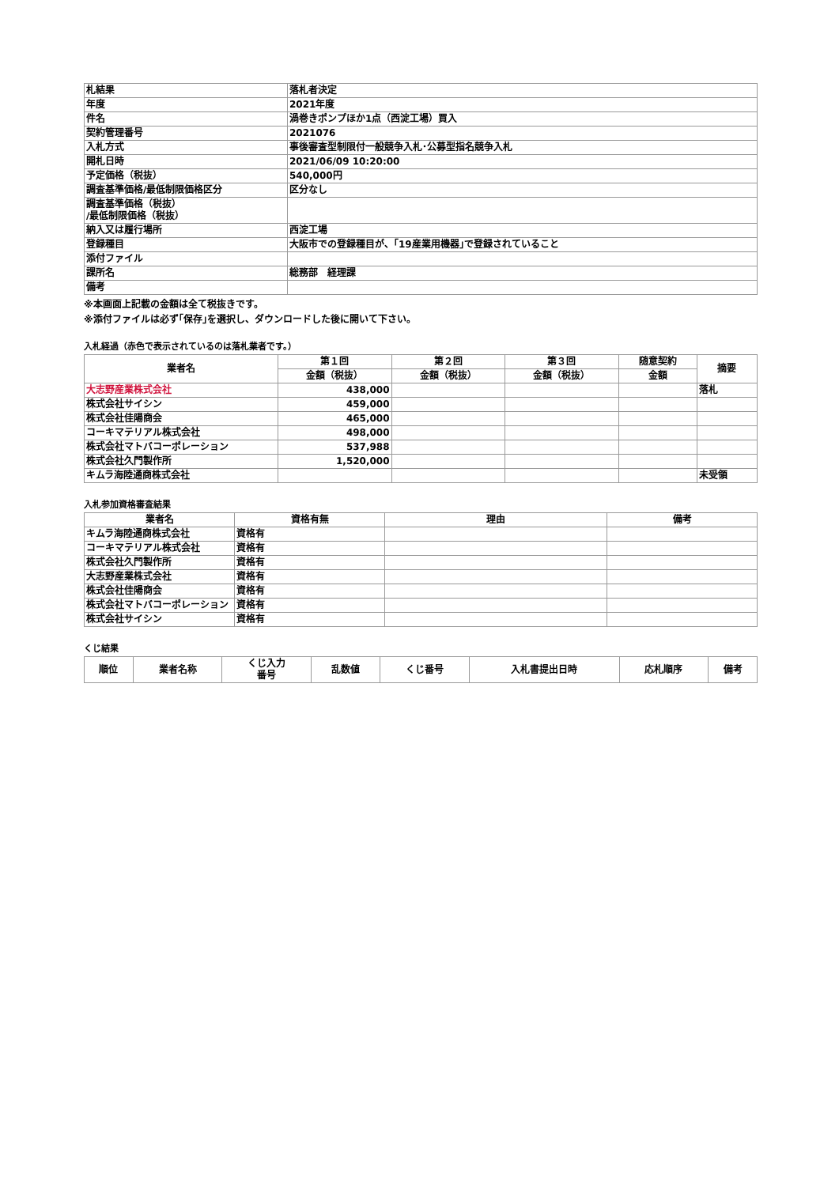| 札結果 | 落札者決定 |
| 年度 | 2021年度 |
| 件名 | 渦巻きポンプほか1点（西淀工場）買入 |
| 契約管理番号 | 2021076 |
| 入札方式 | 事後審査型制限付一般競争入札･公募型指名競争入札 |
| 開札日時 | 2021/06/09 10:20:00 |
| 予定価格（税抜） | 540,000円 |
| 調査基準価格/最低制限価格区分 | 区分なし |
| 調査基準価格（税抜） /最低制限価格（税抜） | |
| 納入又は履行場所 | 西淀工場 |
| 登録種目 | 大阪市での登録種目が、｢19産業用機器｣で登録されていること |
| 添付ファイル | |
| 課所名 | 総務部 経理課 |
| 備考 | |
※本画面上記載の金額は全て税抜きです。
※添付ファイルは必ず｢保存｣を選択し、ダウンロードした後に開いて下さい。
入札経過（赤色で表示されているのは落札業者です。）
| 業者名 | 第１回 | 第２回 | 第３回 | 随意契約 | 摘要 |
| --- | --- | --- | --- | --- | --- |
| | 金額（税抜） | 金額（税抜） | 金額（税抜） | 金額 | |
| 大志野産業株式会社 | 438,000 | | | | 落札 |
| 株式会社サイシン | 459,000 | | | | |
| 株式会社佳陽商会 | 465,000 | | | | |
| コーキマテリアル株式会社 | 498,000 | | | | |
| 株式会社マトバコーポレーション | 537,988 | | | | |
| 株式会社久門製作所 | 1,520,000 | | | | |
| キムラ海陸通商株式会社 | | | | | 未受領 |
入札参加資格審査結果
| 業者名 | 資格有無 | 理由 | 備考 |
| --- | --- | --- | --- |
| キムラ海陸通商株式会社 | 資格有 | | |
| コーキマテリアル株式会社 | 資格有 | | |
| 株式会社久門製作所 | 資格有 | | |
| 大志野産業株式会社 | 資格有 | | |
| 株式会社佳陽商会 | 資格有 | | |
| 株式会社マトバコーポレーション | 資格有 | | |
| 株式会社サイシン | 資格有 | | |
くじ結果
| 順位 | 業者名称 | くじ入力 番号 | 乱数値 | くじ番号 | 入札書提出日時 | 応札順序 | 備考 |
| --- | --- | --- | --- | --- | --- | --- | --- |